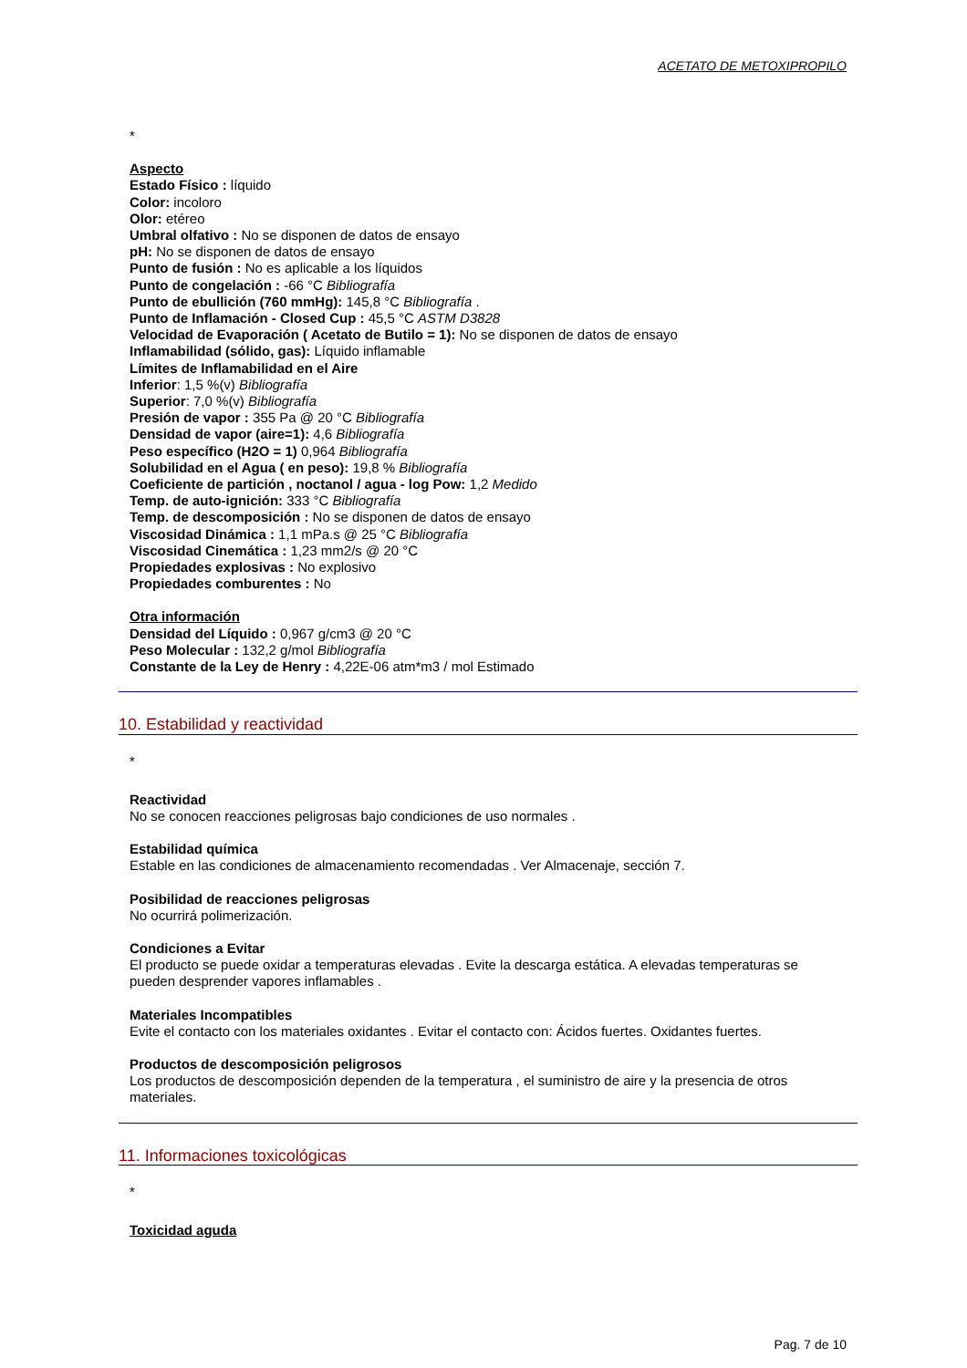ACETATO DE METOXIPROPILO
*
Aspecto
Estado Físico : líquido
Color: incoloro
Olor: etéreo
Umbral olfativo : No se disponen de datos de ensayo
pH: No se disponen de datos de ensayo
Punto de fusión : No es aplicable a los líquidos
Punto de congelación : -66 °C Bibliografía
Punto de ebullición (760 mmHg): 145,8 °C Bibliografía .
Punto de Inflamación - Closed Cup : 45,5 °C ASTM D3828
Velocidad de Evaporación ( Acetato de Butilo = 1): No se disponen de datos de ensayo
Inflamabilidad (sólido, gas): Líquido inflamable
Límites de Inflamabilidad en el Aire
Inferior: 1,5 %(v) Bibliografía
Superior: 7,0 %(v) Bibliografía
Presión de vapor : 355 Pa @ 20 °C Bibliografía
Densidad de vapor (aire=1): 4,6 Bibliografía
Peso específico (H2O = 1) 0,964 Bibliografía
Solubilidad en el Agua ( en peso): 19,8 % Bibliografía
Coeficiente de partición , noctanol / agua - log Pow: 1,2 Medido
Temp. de auto-ignición: 333 °C Bibliografía
Temp. de descomposición : No se disponen de datos de ensayo
Viscosidad Dinámica : 1,1 mPa.s @ 25 °C Bibliografía
Viscosidad Cinemática : 1,23 mm2/s @ 20 °C
Propiedades explosivas : No explosivo
Propiedades comburentes : No
Otra información
Densidad del Líquido : 0,967 g/cm3 @ 20 °C
Peso Molecular : 132,2 g/mol Bibliografía
Constante de la Ley de Henry : 4,22E-06 atm*m3 / mol Estimado
10. Estabilidad y reactividad
*
Reactividad
No se conocen reacciones peligrosas bajo condiciones de uso normales .
Estabilidad química
Estable en las condiciones de almacenamiento recomendadas . Ver Almacenaje, sección 7.
Posibilidad de reacciones peligrosas
No ocurrirá polimerización.
Condiciones a Evitar
El producto se puede oxidar a temperaturas elevadas . Evite la descarga estática. A elevadas temperaturas se pueden desprender vapores inflamables .
Materiales Incompatibles
Evite el contacto con los materiales oxidantes . Evitar el contacto con: Ácidos fuertes. Oxidantes fuertes.
Productos de descomposición peligrosos
Los productos de descomposición dependen de la temperatura , el suministro de aire y la presencia de otros materiales.
11. Informaciones toxicológicas
*
Toxicidad aguda
Pag. 7 de 10